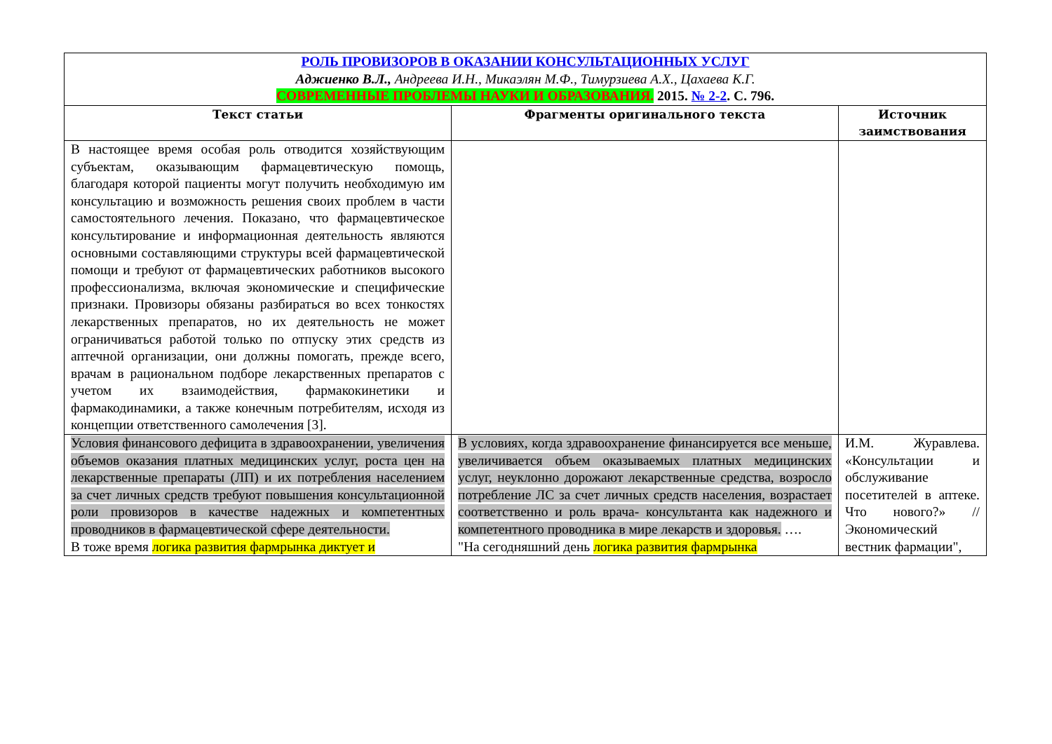| РОЛЬ ПРОВИЗОРОВ В ОКАЗАНИИ КОНСУЛЬТАЦИОННЫХ УСЛУГ Аджиенко В.Л., Андреева И.Н., Микаэлян М.Ф., Тимурзиева А.Х., Цахаева К.Г. СОВРЕМЕННЫЕ ПРОБЛЕМЫ НАУКИ И ОБРАЗОВАНИЯ. 2015. № 2-2 . С. 796. | | |
| Текст статьи | Фрагменты оригинального текста | Источник заимствования |
| В настоящее время особая роль отводится хозяйствующим субъектам, оказывающим фармацевтическую помощь, благодаря которой пациенты могут получить необходимую им консультацию и возможность решения своих проблем в части самостоятельного лечения. Показано, что фармацевтическое консультирование и информационная деятельность являются основными составляющими структуры всей фармацевтической помощи и требуют от фармацевтических работников высокого профессионализма, включая экономические и специфические признаки. Провизоры обязаны разбираться во всех тонкостях лекарственных препаратов, но их деятельность не может ограничиваться работой только по отпуску этих средств из аптечной организации, они должны помогать, прежде всего, врачам в рациональном подборе лекарственных препаратов с учетом их взаимодействия, фармакокинетики и фармакодинамики, а также конечным потребителям, исходя из концепции ответственного самолечения [3]. | | |
| Условия финансового дефицита в здравоохранении, увеличения объемов оказания платных медицинских услуг, роста цен на лекарственные препараты (ЛП) и их потребления населением за счет личных средств требуют повышения консультационной роли провизоров в качестве надежных и компетентных проводников в фармацевтической сфере деятельности. В тоже время логика развития фармрынка диктует и | В условиях, когда здравоохранение финансируется все меньше, увеличивается объем оказываемых платных медицинских услуг, неуклонно дорожают лекарственные средства, возросло потребление ЛС за счет личных средств населения, возрастает соответственно и роль врача- консультанта как надежного и компетентного проводника в мире лекарств и здоровья. …. "На сегодняшний день логика развития фармрынка | И.М. Журавлева. «Консультации и обслуживание посетителей в аптеке. Что нового?» // Экономический вестник фармации", |